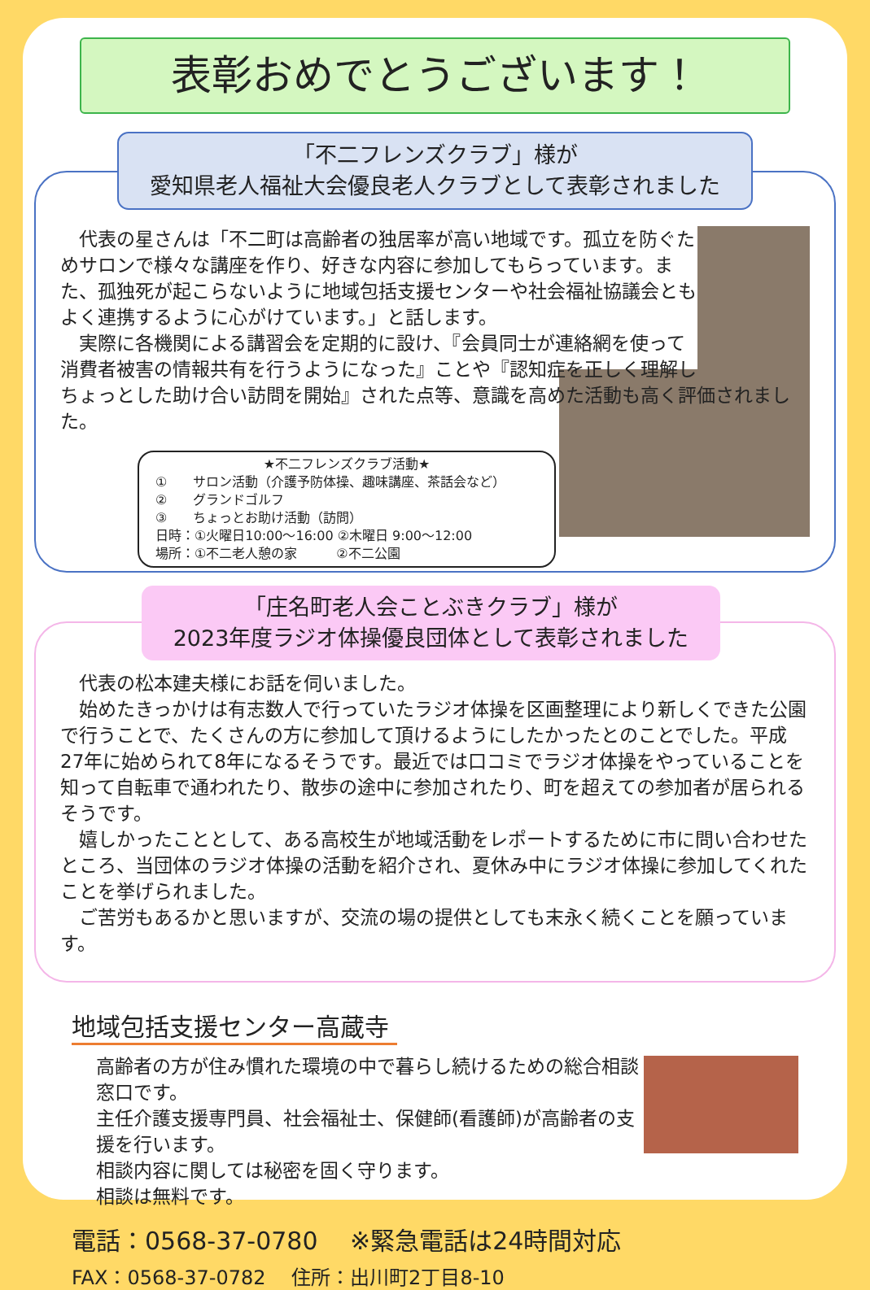表彰おめでとうございます！
「不二フレンズクラブ」様が
愛知県老人福祉大会優良老人クラブとして表彰されました
　代表の星さんは「不二町は高齢者の独居率が高い地域です。孤立を防ぐためサロンで様々な講座を作り、好きな内容に参加してもらっています。また、孤独死が起こらないように地域包括支援センターや社会福祉協議会ともよく連携するように心がけています。」と話します。
　実際に各機関による講習会を定期的に設け、『会員同士が連絡網を使って消費者被害の情報共有を行うようになった』ことや『認知症を正しく理解しちょっとした助け合い訪問を開始』された点等、意識を高めた活動も高く評価されました。
★不二フレンズクラブ活動★
①　　サロン活動（介護予防体操、趣味講座、茶話会など）
②　　グランドゴルフ
③　　ちょっとお助け活動（訪問）
日時：①火曜日10:00～16:00 ②木曜日 9:00～12:00
場所：①不二老人憩の家　　　②不二公園
「庄名町老人会ことぶきクラブ」様が
2023年度ラジオ体操優良団体として表彰されました
　代表の松本建夫様にお話を伺いました。
　始めたきっかけは有志数人で行っていたラジオ体操を区画整理により新しくできた公園で行うことで、たくさんの方に参加して頂けるようにしたかったとのことでした。平成27年に始められて8年になるそうです。最近では口コミでラジオ体操をやっていることを知って自転車で通われたり、散歩の途中に参加されたり、町を超えての参加者が居られるそうです。
　嬉しかったこととして、ある高校生が地域活動をレポートするために市に問い合わせたところ、当団体のラジオ体操の活動を紹介され、夏休み中にラジオ体操に参加してくれたことを挙げられました。
　ご苦労もあるかと思いますが、交流の場の提供としても末永く続くことを願っています。
地域包括支援センター高蔵寺
高齢者の方が住み慣れた環境の中で暮らし続けるための総合相談窓口です。
主任介護支援専門員、社会福祉士、保健師(看護師)が高齢者の支援を行います。
相談内容に関しては秘密を固く守ります。
相談は無料です。
電話：0568-37-0780　 ※緊急電話は24時間対応
FAX：0568-37-0782　 住所：出川町2丁目8-10